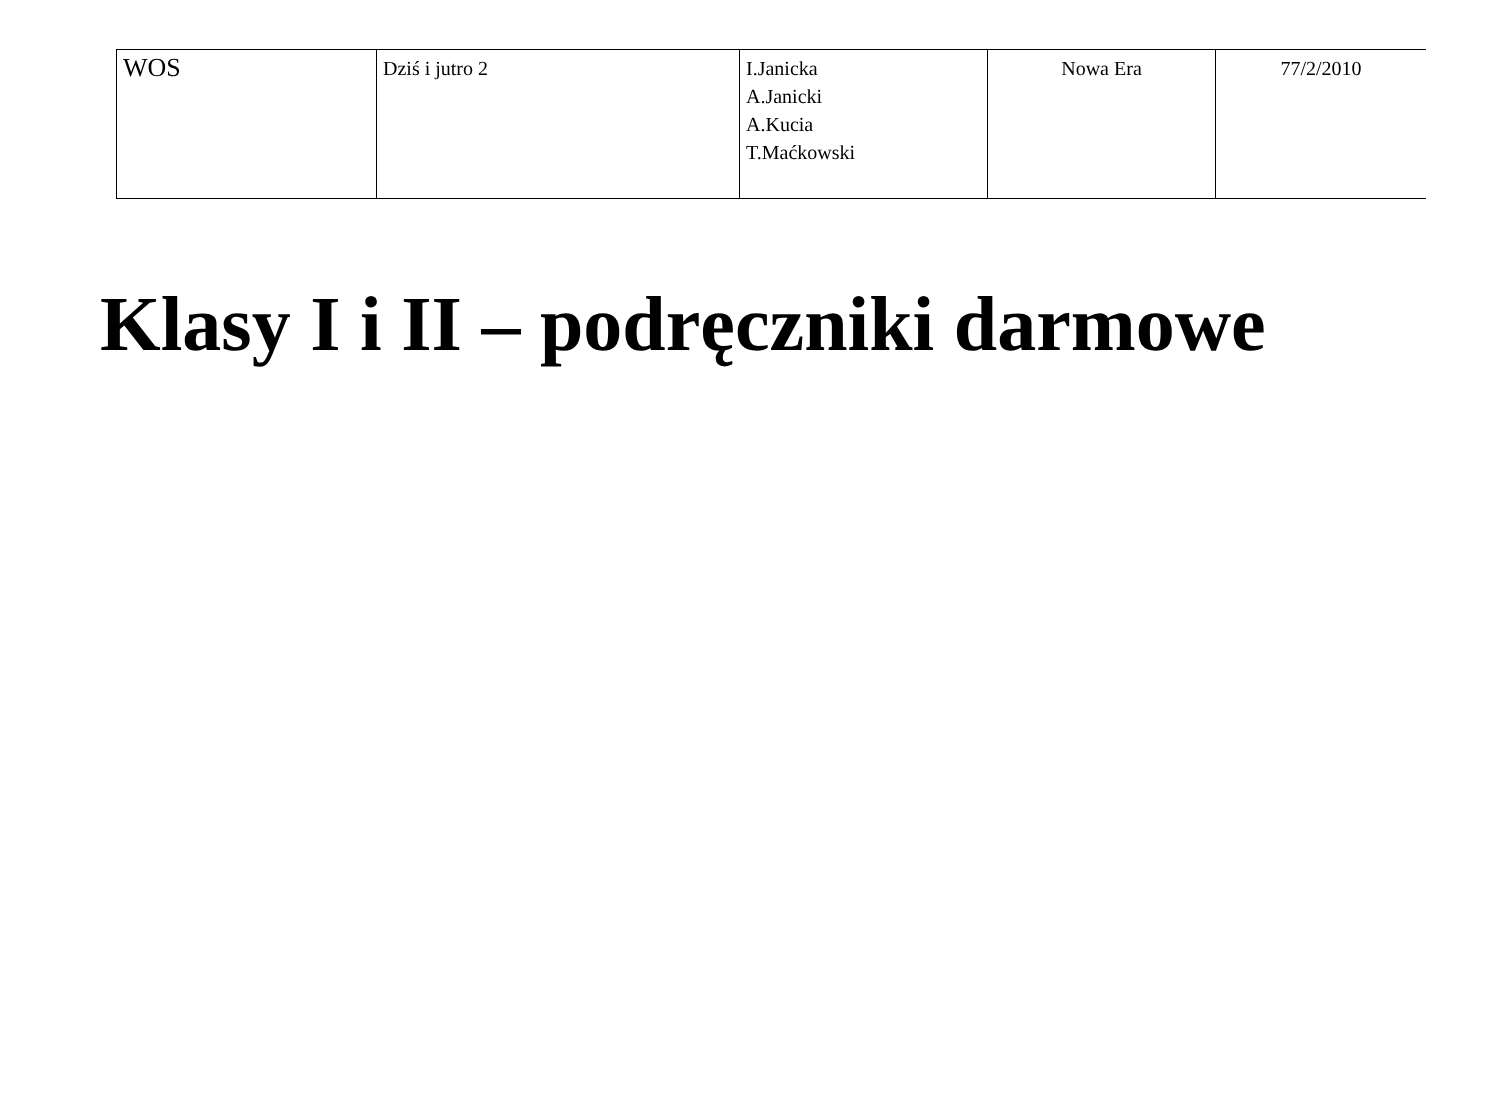| WOS | Dziś i jutro 2 | I.Janicka A.Janicki A.Kucia T.Maćkowski | Nowa Era | 77/2/2010 |
Klasy I i II – podręczniki darmowe